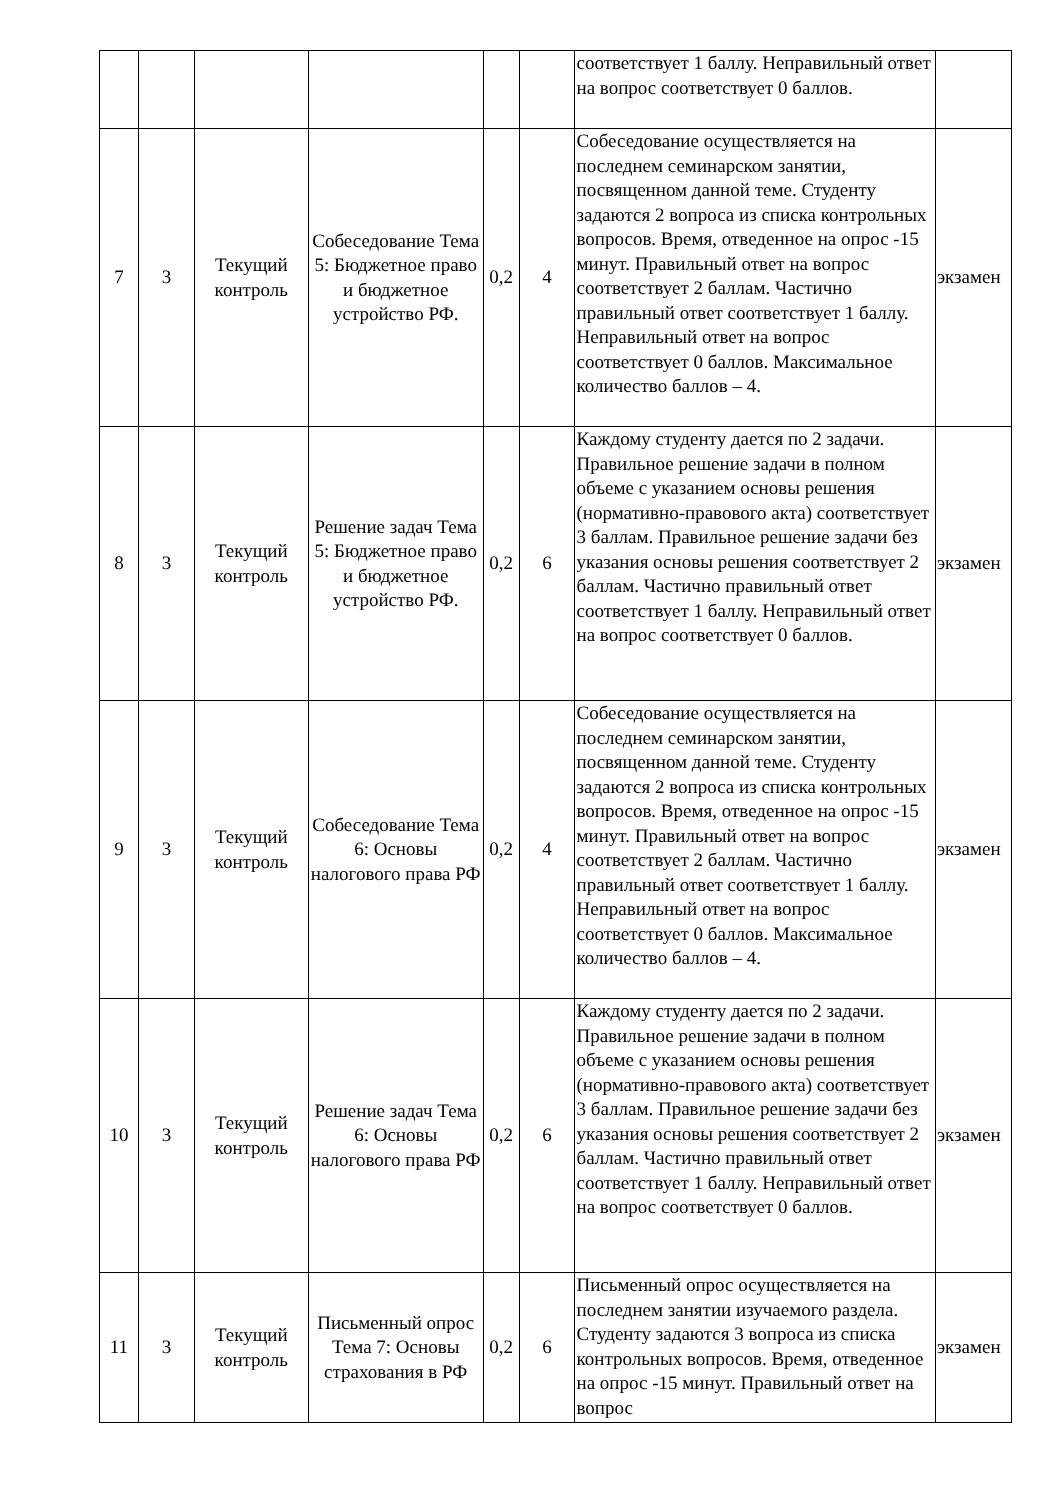| | | | | | | соответствует 1 баллу. Неправильный ответ на вопрос соответствует 0 баллов. | |
| 7 | 3 | Текущий контроль | Собеседование Тема 5: Бюджетное право и бюджетное устройство РФ. | 0,2 | 4 | Собеседование осуществляется на последнем семинарском занятии, посвященном данной теме. Студенту задаются 2 вопроса из списка контрольных вопросов. Время, отведенное на опрос -15 минут. Правильный ответ на вопрос соответствует 2 баллам. Частично правильный ответ соответствует 1 баллу. Неправильный ответ на вопрос соответствует 0 баллов. Максимальное количество баллов – 4. | экзамен |
| 8 | 3 | Текущий контроль | Решение задач Тема 5: Бюджетное право и бюджетное устройство РФ. | 0,2 | 6 | Каждому студенту дается по 2 задачи. Правильное решение задачи в полном объеме с указанием основы решения (нормативно-правового акта) соответствует 3 баллам. Правильное решение задачи без указания основы решения соответствует 2 баллам. Частично правильный ответ соответствует 1 баллу. Неправильный ответ на вопрос соответствует 0 баллов. | экзамен |
| 9 | 3 | Текущий контроль | Собеседование Тема 6: Основы налогового права РФ | 0,2 | 4 | Собеседование осуществляется на последнем семинарском занятии, посвященном данной теме. Студенту задаются 2 вопроса из списка контрольных вопросов. Время, отведенное на опрос -15 минут. Правильный ответ на вопрос соответствует 2 баллам. Частично правильный ответ соответствует 1 баллу. Неправильный ответ на вопрос соответствует 0 баллов. Максимальное количество баллов – 4. | экзамен |
| 10 | 3 | Текущий контроль | Решение задач Тема 6: Основы налогового права РФ | 0,2 | 6 | Каждому студенту дается по 2 задачи. Правильное решение задачи в полном объеме с указанием основы решения (нормативно-правового акта) соответствует 3 баллам. Правильное решение задачи без указания основы решения соответствует 2 баллам. Частично правильный ответ соответствует 1 баллу. Неправильный ответ на вопрос соответствует 0 баллов. | экзамен |
| 11 | 3 | Текущий контроль | Письменный опрос Тема 7: Основы страхования в РФ | 0,2 | 6 | Письменный опрос осуществляется на последнем занятии изучаемого раздела. Студенту задаются 3 вопроса из списка контрольных вопросов. Время, отведенное на опрос -15 минут. Правильный ответ на вопрос | экзамен |